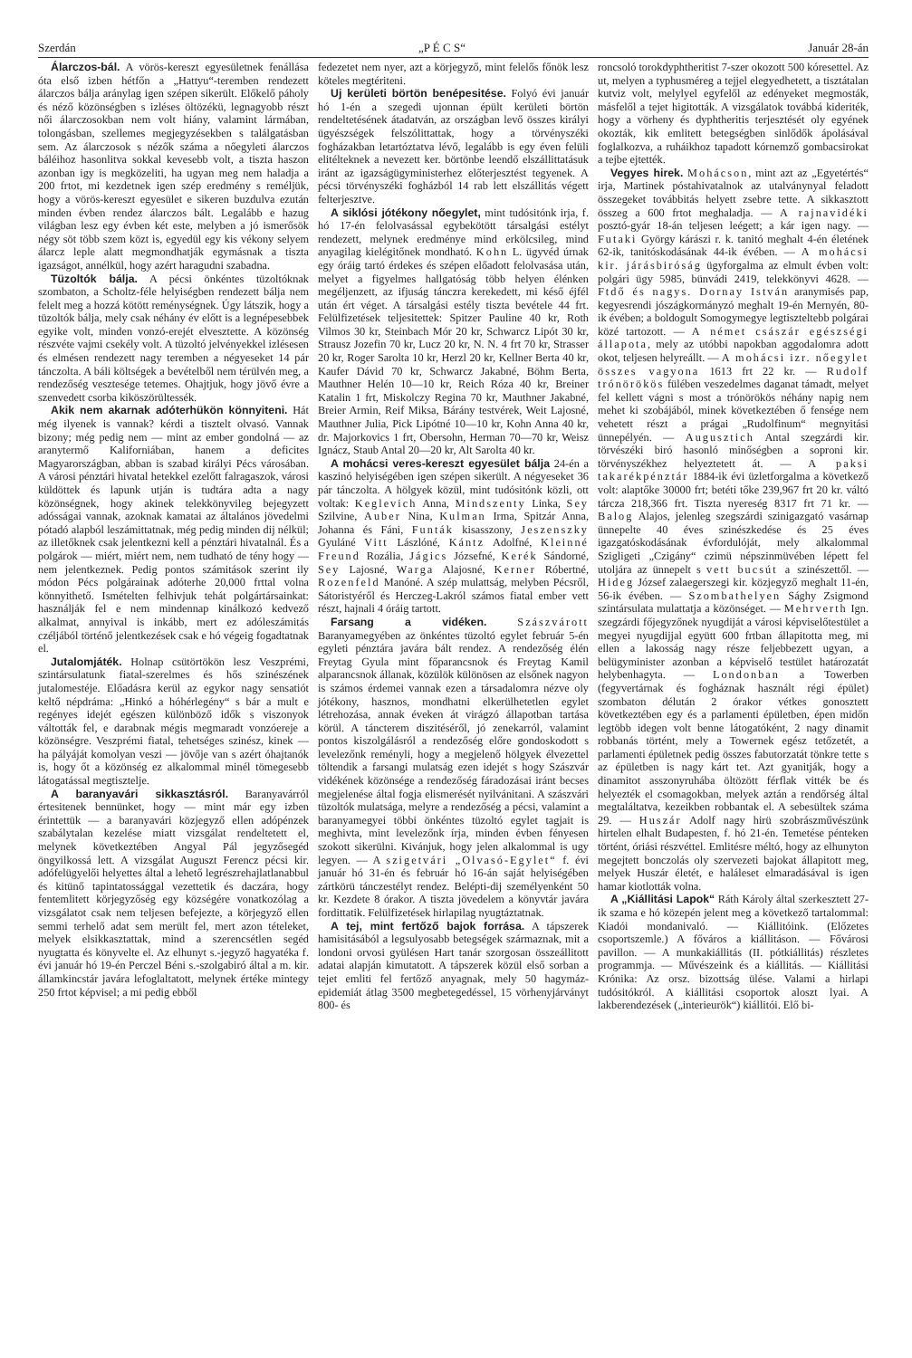Szerdán „P É C S“Január 28-án
Álarczos-bál. A vörös-kereszt egyesületnek fenállása óta első izben hétfőn a „Hattyu“-teremben rendezett álarczos bálja aránylag igen szépen sikerült. Előkelő páholy és néző közönségben s izléses öltözékü, legnagyobb részt női álarczosokban nem volt hiány, valamint lármában, tolongásban, szellemes megjegyzésekben s találgatásban sem. Az álarczosok s nézők száma a nőegyleti álarczos báléihoz hasonlitva sokkal kevesebb volt, a tiszta haszon azonban igy is megközeliti, ha ugyan meg nem haladja a 200 frtot, mi kezdetnek igen szép eredmény s reméljük, hogy a vörös-kereszt egyesület e sikeren buzdulva ezután minden évben rendez álarczos bált. Legalább e hazug világban lesz egy évben két este, melyben a jó ismerősök négy söt több szem közt is, egyedül egy kis vékony selyem álarcz leple alatt megmondhatják egymásnak a tiszta igazságot, annélkül, hogy azért haragudni szabadna.
Tüzoltók bálja. A pécsi önkéntes tüzoltóknak szombaton, a Scholtz-féle helyiségben rendezett bálja nem felelt meg a hozzá kötött reménységnek. Úgy látszik, hogy a tüzoltók bálja, mely csak néhány év előtt is a legnépesebbek egyike volt, minden vonzó-erejét elvesztette. A közönség részvéte vajmi csekély volt. A tüzoltó jelvényekkel izlésesen és elmésen rendezett nagy teremben a négyeseket 14 pár tánczolta. A báli költségek a bevételből nem térülvén meg, a rendezőség vesztesége tetemes. Ohajtjuk, hogy jövő évre a szenvedett csorba kiköszörültessék.
Akik nem akarnak adóterhükön könnyiteni. Hát még ilyenek is vannak? kérdi a tisztelt olvasó. Vannak bizony; még pedig nem — mint az ember gondolná — az aranytermő Kaliforniában, hanem a deficites Magyarországban, abban is szabad királyi Pécs városában. A városi pénztári hivatal hetekkel ezelőtt falragaszok, városi küldöttek és lapunk utján is tudtára adta a nagy közönségnek, hogy akinek telekkönyvileg bejegyzett adósságai vannak, azoknak kamatai az általános jövedelmi pótadó alapból leszámittatnak, még pedig minden dij nélkül; az illetőknek csak jelentkezni kell a pénztári hivatalnál. És a polgárok — miért, miért nem, nem tudható de tény hogy — nem jelentkeznek. Pedig pontos számitások szerint ily módon Pécs polgárainak adóterhe 20,000 frttal volna könnyithető. Ismételten felhivjuk tehát polgártársainkat: használják fel e nem mindennap kinálkozó kedvező alkalmat, annyival is inkább, mert ez adóleszámitás czéljából történő jelentkezések csak e hó végeig fogadtatnak el.
Jutalomjáték. Holnap csütörtökön lesz Veszprémi, szintársulatunk fiatal-szerelmes és hős szinészének jutalomestéje. Előadásra kerül az egykor nagy sensatiót keltő népdráma: „Hinkó a hóhérlegény“ s bár a mult e regényes idejét egészen különböző idők s viszonyok váltották fel, e darabnak mégis megmaradt vonzóereje a közönségre. Veszprémi fiatal, tehetséges szinész, kinek — ha pályáját komolyan veszi — jövője van s azért óhajtanók is, hogy őt a közönség ez alkalommal minél tömegesebb látogatással megtisztelje.
A baranyavári sikkasztásról. Baranyavárról értesitenek bennünket, hogy — mint már egy izben érintettük — a baranyavári közjegyző ellen adópénzek szabálytalan kezelése miatt vizsgálat rendeltetett el, melynek következtében Angyal Pál jegyzősegéd öngyilkossá lett. A vizsgálat Auguszt Ferencz pécsi kir. adófelügyelői helyettes által a lehető legrészrehajlatlanabbul és kitünő tapintatossággal vezettetik és daczára, hogy fentemlitett körjegyzőség egy községére vonatkozólag a vizsgálatot csak nem teljesen befejezte, a körjegyző ellen semmi terhelő adat sem merült fel, mert azon tételeket, melyek elsikkasztattak, mind a szerencsétlen segéd nyugtatta és könyvelte el. Az elhunyt s.-jegyző hagyatéka f. évi január hó 19-én Perczel Béni s.-szolgabiró által a m. kir. államkincstár javára lefoglaltatott, melynek értéke mintegy 250 frtot képvisel; a mi pedig ebből
fedezetet nem nyer, azt a körjegyző, mint felelős főnök lesz köteles megtériteni.
Uj kerületi börtön benépesitése. Folyó évi január hó 1-én a szegedi ujonnan épült kerületi börtön rendeltetésének átadatván, az országban levő összes királyi ügyészségek felszólittattak, hogy a törvényszéki fogházakban letartóztatva lévő, legalább is egy éven felüli elitélteknek a nevezett ker. börtönbe leendő elszállittatásuk iránt az igazságügyministerhez előterjesztést tegyenek. A pécsi törvényszéki fogházból 14 rab lett elszállitás végett felterjesztve.
A siklósi jótékony nőegylet, mint tudósitónk irja, f. hó 17-én felolvasással egybekötött társalgási estélyt rendezett, melynek eredménye mind erkölcsileg, mind anyagilag kielégitőnek mondható. Kohn L. ügyvéd úrnak egy óráig tartó érdekes és szépen előadott felolvasása után, melyet a figyelmes hallgatóság több helyen élénken megéljenzett, az ifjuság tánczra kerekedett, mi késő éjfél után ért véget. A társalgási estély tiszta bevétele 44 frt. Felülfizetések teljesitettek: Spitzer Pauline 40 kr, Roth Vilmos 30 kr, Steinbach Mór 20 kr, Schwarcz Lipót 30 kr, Strausz Jozefin 70 kr, Lucz 20 kr, N. N. 4 frt 70 kr, Strasser 20 kr, Roger Sarolta 10 kr, Herzl 20 kr, Kellner Berta 40 kr, Kaufer Dávid 70 kr, Schwarcz Jakabné, Böhm Berta, Mauthner Helén 10—10 kr, Reich Róza 40 kr, Breiner Katalin 1 frt, Miskolczy Regina 70 kr, Mauthner Jakabné, Breier Armin, Reif Miksa, Bárány testvérek, Weit Lajosné, Mauthner Julia, Pick Lipótné 10—10 kr, Kohn Anna 40 kr, dr. Majorkovics 1 frt, Obersohn, Herman 70—70 kr, Weisz Ignácz, Staub Antal 20—20 kr, Alt Sarolta 40 kr.
A mohácsi veres-kereszt egyesület bálja 24-én a kaszinó helyiségében igen szépen sikerült. A négyeseket 36 pár tánczolta. A hölgyek közül, mint tudósitónk közli, ott voltak: Keglevich Anna, Mindszenty Linka, Sey Szilvine, Auber Nina, Kulman Irma, Spitzár Anna, Johanna és Fáni, Funták kisasszony, Jeszenszky Gyuláné Vitt Lászlóné, Kántz Adolfné, Kleinné Freund Rozália, Jágics Józsefné, Kerék Sándorné, Sey Lajosné, Warga Alajosné, Kerner Róbertné, Rozenfeld Manóné. A szép mulattság, melyben Pécsről, Sátoristyéről és Herczeg-Lakról számos fiatal ember vett részt, hajnali 4 óráig tartott.
Farsang a vidéken. Szászvárott Baranyamegyében az önkéntes tüzoltó egylet február 5-én egyleti pénztára javára bált rendez. A rendezőség élén Freytag Gyula mint főparancsnok és Freytag Kamil alparancsnok állanak, közülök különösen az elsőnek nagyon is számos érdemei vannak ezen a társadalomra nézve oly jótékony, hasznos, mondhatni elkerülhetetlen egylet létrehozása, annak éveken át virágzó állapotban tartása körül. A táncterem diszitéséről, jó zenekarról, valamint pontos kiszolgálásról a rendezőség előre gondoskodott s levelezőnk reményli, hogy a megjelenő hölgyek élvezettel töltendik a farsangi mulatság ezen idejét s hogy Szászvár vidékének közönsége a rendezőség fáradozásai iránt becses megjelenése által fogja elismerését nyilvánitani. A szászvári tüzoltók mulatsága, melyre a rendezőség a pécsi, valamint a baranyamegyei többi önkéntes tüzoltó egylet tagjait is meghivta, mint levelezőnk írja, minden évben fényesen szokott sikerülni. Kivánjuk, hogy jelen alkalommal is ugy legyen. — A szigetvári „Olvasó-Egylet“ f. évi január hó 31-én és február hó 16-án saját helyiségében zártkörü tánczestélyt rendez. Belépti-dij személyenként 50 kr. Kezdete 8 órakor. A tiszta jövedelem a könyvtár javára fordittatik. Felülfizetések hirlapilag nyugtáztatnak.
A tej, mint fertőző bajok forrása. A tápszerek hamisitásából a legsulyosabb betegségek származnak, mit a londoni orvosi gyülésen Hart tanár szorgosan összeállitott adatai alapján kimutatott. A tápszerek közül első sorban a tejet emliti fel fertőző anyagnak, mely 50 hagymáz-epidemiát átlag 3500 megbetegedéssel, 15 vörhenyjárványt 800- és
roncsoló torokdyphtheritist 7-szer okozott 500 kóresettel. Az ut, melyen a typhusméreg a tejjel elegyedhetett, a tisztátalan kutviz volt, melylyel egyfelől az edényeket megmosták, másfelől a tejet higitották. A vizsgálatok továbbá kideriték, hogy a vörheny és dyphtheritis terjesztését oly egyének okozták, kik emlitett betegségben sinlődők ápolásával foglalkozva, a ruháikhoz tapadott kórnemző gombacsirokat a tejbe ejtették.
Vegyes hirek. Mohácson, mint azt az „Egyetértés“ irja, Martinek póstahivatalnok az utalványnyal feladott összegeket továbbitás helyett zsebre tette. A sikkasztott összeg a 600 frtot meghaladja. — A rajnavidéki posztó-gyár 18-án teljesen leégett; a kár igen nagy. — Futaki György kárászi r. k. tanitó meghalt 4-én életének 62-ik, tanitóskodásának 44-ik évében. — A mohácsi kir. járásbiróság ügyforgalma az elmult évben volt: polgári ügy 5985, bünvádi 2419, telekkönyvi 4628. — Ftdő és nagys. Dornay István aranymisés pap, kegyesrendi jószágkormányzó meghalt 19-én Mernyén, 80-ik évében; a boldogult Somogymegye legtiszteltebb polgárai közé tartozott. — A német császár egészségi állapota, mely az utóbbi napokban aggodalomra adott okot, teljesen helyreállt. — A mohácsi izr. nőegylet összes vagyona 1613 frt 22 kr. — Rudolf trónörökös fülében veszedelmes daganat támadt, melyet fel kellett vágni s most a trónörökös néhány napig nem mehet ki szobájából, minek következtében ő fensége nem vehetett részt a prágai „Rudolfinum“ megnyitási ünnepélyén. — Augusztich Antal szegzárdi kir. törvészéki biró hasonló minőségben a soproni kir. törvényszékhez helyeztetett át. — A paksi takarékpénztár 1884-ik évi üzletforgalma a következő volt: alaptőke 30000 frt; betéti tőke 239,967 frt 20 kr. váltó tárcza 218,366 frt. Tiszta nyereség 8317 frt 71 kr. — Balog Alajos, jelenleg szegszárdi szinigazgató vasárnap ünnepelte 40 éves szinészkedése és 25 éves igazgatóskodásának évfordulóját, mely alkalommal Szigligeti „Czigány“ czimü népszinmüvében lépett fel utoljára az ünnepelt s vett bucsút a szinészettől. — Hideg József zalaegerszegi kir. közjegyző meghalt 11-én, 56-ik évében. — Szombathelyen Sághy Zsigmond szintársulata mulattatja a közönséget. — Mehrverth Ign. szegzárdi főjegyzőnek nyugdiját a városi képviselőtestület a megyei nyugdijjal együtt 600 frtban állapitotta meg, mi ellen a lakosság nagy része feljebbezett ugyan, a belügyminister azonban a képviselő testület határozatát helybenhagyta. — Londonban a Towerben (fegyvertárnak és fogháznak használt régi épület) szombaton délután 2 órakor vétkes gonosztett következtében egy és a parlamenti épületben, épen midőn legtöbb idegen volt benne látogatóként, 2 nagy dinamit robbanás történt, mely a Towernek egész tetőzetét, a parlamenti épületnek pedig összes fabutorzatát tönkre tette s az épületben is nagy kárt tet. Azt gyanitják, hogy a dinamitot asszonyruhába öltözött férflak vitték be és helyezték el csomagokban, melyek aztán a rendőrség által megtaláltatva, kezeikben robbantak el. A sebesültek száma 29. — Huszár Adolf nagy hirü szobrászművészünk hirtelen elhalt Budapesten, f. hó 21-én. Temetése pénteken történt, óriási részvéttel. Emlitésre méltó, hogy az elhunyton megejtett bonczolás oly szervezeti bajokat állapitott meg, melyek Huszár életét, e haláleset elmaradásával is igen hamar kiotlották volna.
A „Kiállitási Lapok“ Ráth Károly által szerkesztett 27-ik szama e hó közepén jelent meg a következő tartalommal: Kiadói mondanivaló. — Kiállitóink. (Előzetes csoportszemle.) A főváros a kiállitáson. — Fővárosi pavillon. — A munkakiállitás (II. pótkiállitás) részletes programmja. — Művészeink és a kiállitás. — Kiállitási Krónika: Az orsz. bizottság ülése. Valami a hirlapi tudósitókról. A kiállitási csoportok aloszt lyai. A lakberendezések („interieurök“) kiállitói. Elő bi-